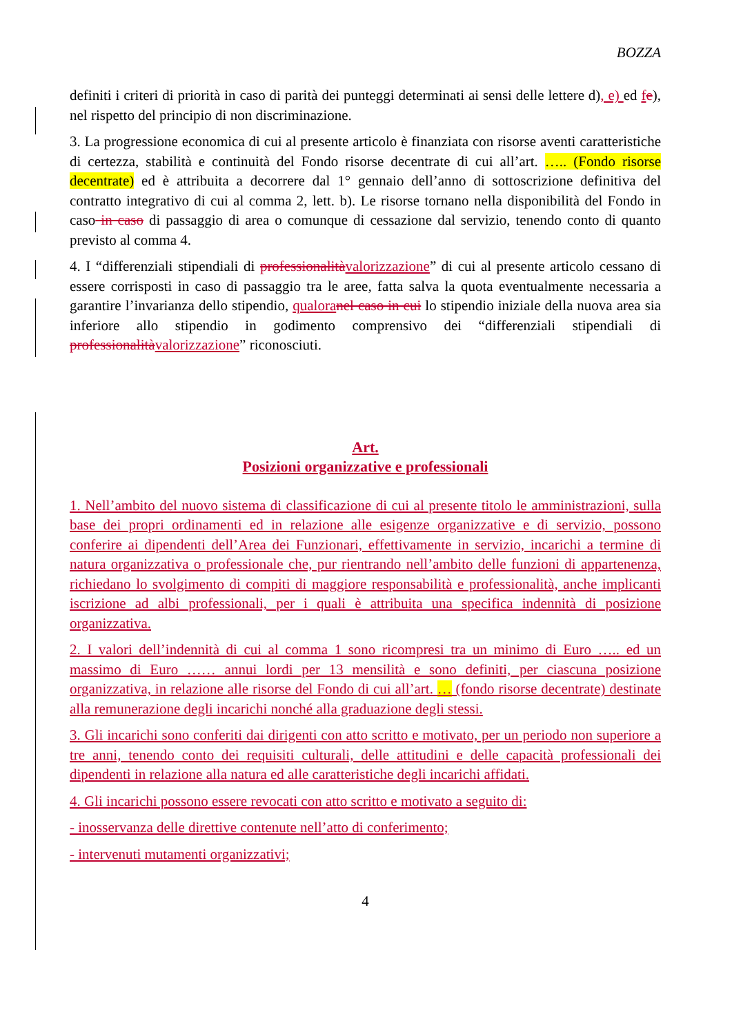BOZZA
definiti i criteri di priorità in caso di parità dei punteggi determinati ai sensi delle lettere d), e) ed fe), nel rispetto del principio di non discriminazione.
3. La progressione economica di cui al presente articolo è finanziata con risorse aventi caratteristiche di certezza, stabilità e continuità del Fondo risorse decentrate di cui all’art. ….. (Fondo risorse decentrate) ed è attribuita a decorrere dal 1° gennaio dell’anno di sottoscrizione definitiva del contratto integrativo di cui al comma 2, lett. b). Le risorse tornano nella disponibilità del Fondo in caso in caso di passaggio di area o comunque di cessazione dal servizio, tenendo conto di quanto previsto al comma 4.
4. I “differenziali stipendiali di professionalità valorizzazione” di cui al presente articolo cessano di essere corrisposti in caso di passaggio tra le aree, fatta salva la quota eventualmente necessaria a garantire l’invarianza dello stipendio, qualora nel caso in cui lo stipendio iniziale della nuova area sia inferiore allo stipendio in godimento comprensivo dei “differenziali stipendiali di professionalità valorizzazione” riconosciuti.
Art.
Posizioni organizzative e professionali
1. Nell’ambito del nuovo sistema di classificazione di cui al presente titolo le amministrazioni, sulla base dei propri ordinamenti ed in relazione alle esigenze organizzative e di servizio, possono conferire ai dipendenti dell’Area dei Funzionari, effettivamente in servizio, incarichi a termine di natura organizzativa o professionale che, pur rientrando nell’ambito delle funzioni di appartenenza, richiedano lo svolgimento di compiti di maggiore responsabilità e professionalità, anche implicanti iscrizione ad albi professionali, per i quali è attribuita una specifica indennità di posizione organizzativa.
2. I valori dell’indennità di cui al comma 1 sono ricompresi tra un minimo di Euro ….. ed un massimo di Euro …… annui lordi per 13 mensilità e sono definiti, per ciascuna posizione organizzativa, in relazione alle risorse del Fondo di cui all’art. … (fondo risorse decentrate) destinate alla remunerazione degli incarichi nonché alla graduazione degli stessi.
3. Gli incarichi sono conferiti dai dirigenti con atto scritto e motivato, per un periodo non superiore a tre anni, tenendo conto dei requisiti culturali, delle attitudini e delle capacità professionali dei dipendenti in relazione alla natura ed alle caratteristiche degli incarichi affidati.
4. Gli incarichi possono essere revocati con atto scritto e motivato a seguito di:
- inosservanza delle direttive contenute nell’atto di conferimento;
- intervenuti mutamenti organizzativi;
4